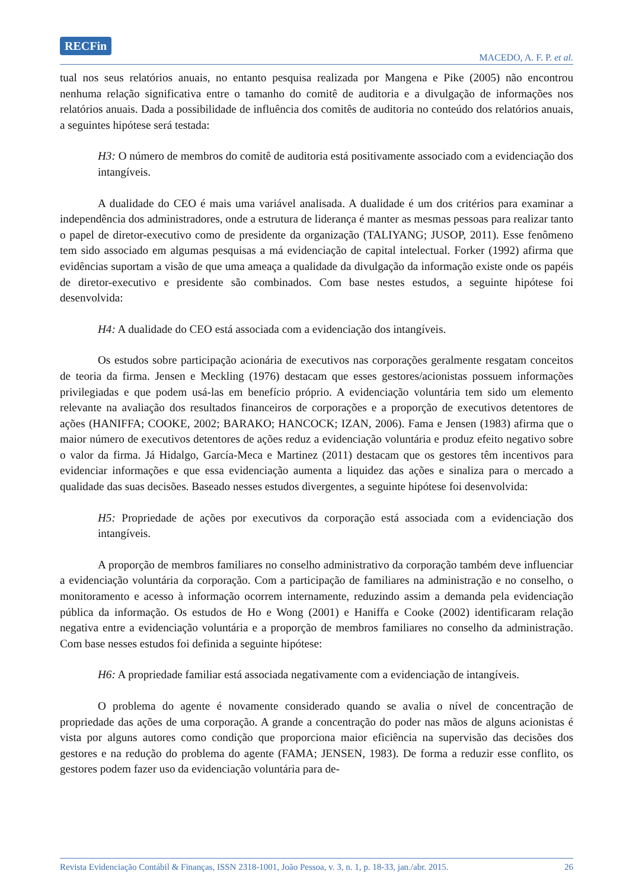RECFin
MACEDO, A. F. P. et al.
tual nos seus relatórios anuais, no entanto pesquisa realizada por Mangena e Pike (2005) não encontrou nenhuma relação significativa entre o tamanho do comitê de auditoria e a divulgação de informações nos relatórios anuais. Dada a possibilidade de influência dos comitês de auditoria no conteúdo dos relatórios anuais, a seguintes hipótese será testada:
H3: O número de membros do comitê de auditoria está positivamente associado com a evidenciação dos intangíveis.
A dualidade do CEO é mais uma variável analisada. A dualidade é um dos critérios para examinar a independência dos administradores, onde a estrutura de liderança é manter as mesmas pessoas para realizar tanto o papel de diretor-executivo como de presidente da organização (TALIYANG; JUSOP, 2011). Esse fenômeno tem sido associado em algumas pesquisas a má evidenciação de capital intelectual. Forker (1992) afirma que evidências suportam a visão de que uma ameaça a qualidade da divulgação da informação existe onde os papéis de diretor-executivo e presidente são combinados. Com base nestes estudos, a seguinte hipótese foi desenvolvida:
H4: A dualidade do CEO está associada com a evidenciação dos intangíveis.
Os estudos sobre participação acionária de executivos nas corporações geralmente resgatam conceitos de teoria da firma. Jensen e Meckling (1976) destacam que esses gestores/acionistas possuem informações privilegiadas e que podem usá-las em benefício próprio. A evidenciação voluntária tem sido um elemento relevante na avaliação dos resultados financeiros de corporações e a proporção de executivos detentores de ações (HANIFFA; COOKE, 2002; BARAKO; HANCOCK; IZAN, 2006). Fama e Jensen (1983) afirma que o maior número de executivos detentores de ações reduz a evidenciação voluntária e produz efeito negativo sobre o valor da firma. Já Hidalgo, García-Meca e Martinez (2011) destacam que os gestores têm incentivos para evidenciar informações e que essa evidenciação aumenta a liquidez das ações e sinaliza para o mercado a qualidade das suas decisões. Baseado nesses estudos divergentes, a seguinte hipótese foi desenvolvida:
H5: Propriedade de ações por executivos da corporação está associada com a evidenciação dos intangíveis.
A proporção de membros familiares no conselho administrativo da corporação também deve influenciar a evidenciação voluntária da corporação. Com a participação de familiares na administração e no conselho, o monitoramento e acesso à informação ocorrem internamente, reduzindo assim a demanda pela evidenciação pública da informação. Os estudos de Ho e Wong (2001) e Haniffa e Cooke (2002) identificaram relação negativa entre a evidenciação voluntária e a proporção de membros familiares no conselho da administração. Com base nesses estudos foi definida a seguinte hipótese:
H6: A propriedade familiar está associada negativamente com a evidenciação de intangíveis.
O problema do agente é novamente considerado quando se avalia o nível de concentração de propriedade das ações de uma corporação. A grande a concentração do poder nas mãos de alguns acionistas é vista por alguns autores como condição que proporciona maior eficiência na supervisão das decisões dos gestores e na redução do problema do agente (FAMA; JENSEN, 1983). De forma a reduzir esse conflito, os gestores podem fazer uso da evidenciação voluntária para de-
Revista Evidenciação Contábil & Finanças, ISSN 2318-1001, João Pessoa, v. 3, n. 1, p. 18-33, jan./abr. 2015. 26